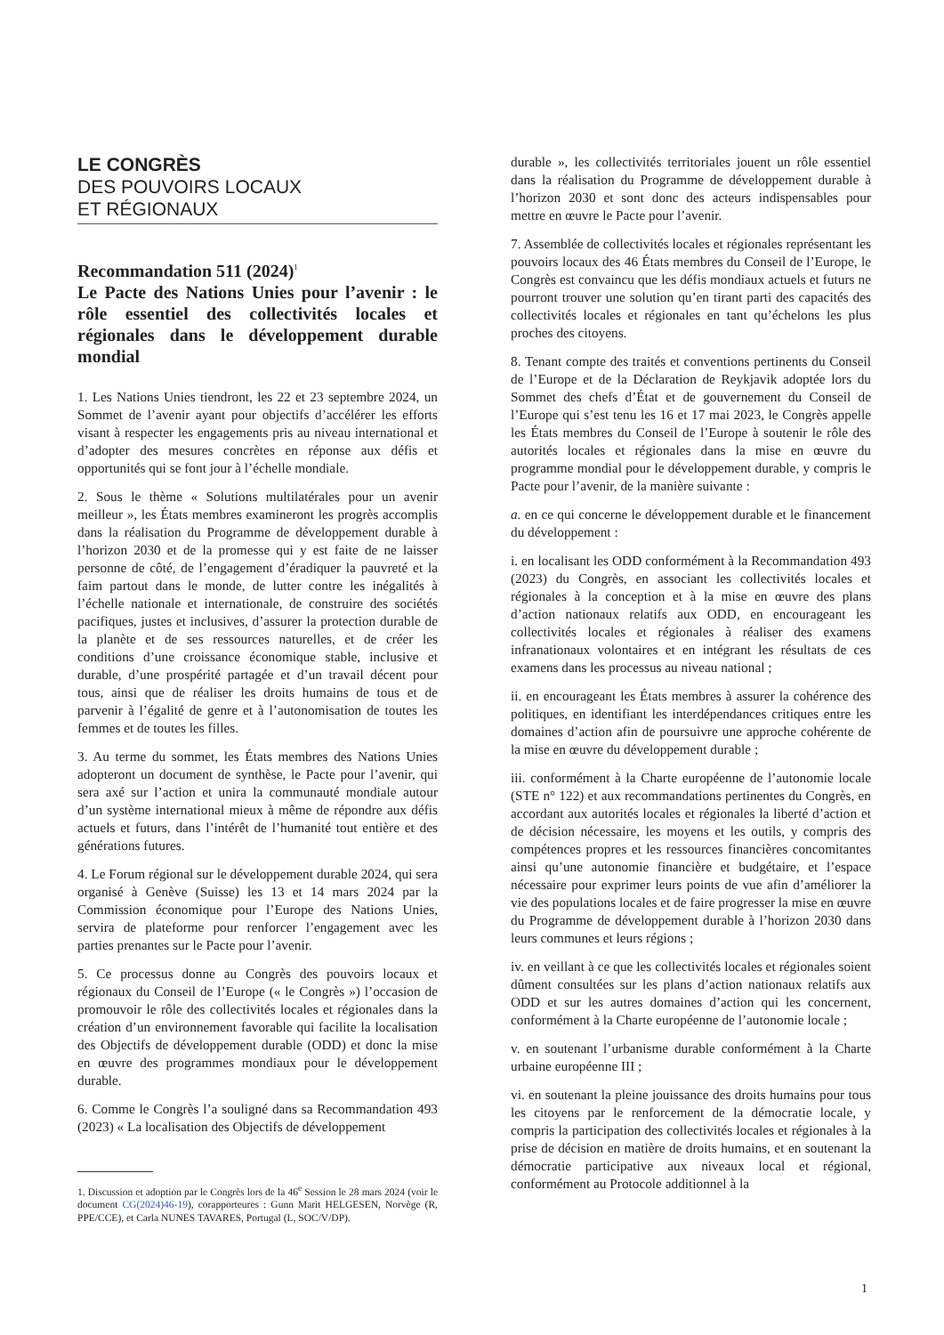LE CONGRÈS
DES POUVOIRS LOCAUX
ET RÉGIONAUX
Recommandation 511 (2024)<sup>1</sup>
Le Pacte des Nations Unies pour l’avenir : le rôle essentiel des collectivités locales et régionales dans le développement durable mondial
1. Les Nations Unies tiendront, les 22 et 23 septembre 2024, un Sommet de l’avenir ayant pour objectifs d’accélérer les efforts visant à respecter les engagements pris au niveau international et d’adopter des mesures concrètes en réponse aux défis et opportunités qui se font jour à l’échelle mondiale.
2. Sous le thème « Solutions multilatérales pour un avenir meilleur », les États membres examineront les progrès accomplis dans la réalisation du Programme de développement durable à l’horizon 2030 et de la promesse qui y est faite de ne laisser personne de côté, de l’engagement d’éradiquer la pauvreté et la faim partout dans le monde, de lutter contre les inégalités à l’échelle nationale et internationale, de construire des sociétés pacifiques, justes et inclusives, d’assurer la protection durable de la planète et de ses ressources naturelles, et de créer les conditions d’une croissance économique stable, inclusive et durable, d’une prospérité partagée et d’un travail décent pour tous, ainsi que de réaliser les droits humains de tous et de parvenir à l’égalité de genre et à l’autonomisation de toutes les femmes et de toutes les filles.
3. Au terme du sommet, les États membres des Nations Unies adopteront un document de synthèse, le Pacte pour l’avenir, qui sera axé sur l’action et unira la communauté mondiale autour d’un système international mieux à même de répondre aux défis actuels et futurs, dans l’intérêt de l’humanité tout entière et des générations futures.
4. Le Forum régional sur le développement durable 2024, qui sera organisé à Genève (Suisse) les 13 et 14 mars 2024 par la Commission économique pour l’Europe des Nations Unies, servira de plateforme pour renforcer l’engagement avec les parties prenantes sur le Pacte pour l’avenir.
5. Ce processus donne au Congrès des pouvoirs locaux et régionaux du Conseil de l’Europe (« le Congrès ») l’occasion de promouvoir le rôle des collectivités locales et régionales dans la création d’un environnement favorable qui facilite la localisation des Objectifs de développement durable (ODD) et donc la mise en œuvre des programmes mondiaux pour le développement durable.
6. Comme le Congrès l’a souligné dans sa Recommandation 493 (2023) « La localisation des Objectifs de développement
1. Discussion et adoption par le Congrès lors de la 46<sup>e</sup> Session le 28 mars 2024 (voir le document CG(2024)46-19), corapporteures : Gunn Marit HELGESEN, Norvège (R, PPE/CCE), et Carla NUNES TAVARES, Portugal (L, SOC/V/DP).
durable », les collectivités territoriales jouent un rôle essentiel dans la réalisation du Programme de développement durable à l’horizon 2030 et sont donc des acteurs indispensables pour mettre en œuvre le Pacte pour l’avenir.
7. Assemblée de collectivités locales et régionales représentant les pouvoirs locaux des 46 États membres du Conseil de l’Europe, le Congrès est convaincu que les défis mondiaux actuels et futurs ne pourront trouver une solution qu’en tirant parti des capacités des collectivités locales et régionales en tant qu’échelons les plus proches des citoyens.
8. Tenant compte des traités et conventions pertinents du Conseil de l’Europe et de la Déclaration de Reykjavik adoptée lors du Sommet des chefs d’État et de gouvernement du Conseil de l’Europe qui s’est tenu les 16 et 17 mai 2023, le Congrès appelle les États membres du Conseil de l’Europe à soutenir le rôle des autorités locales et régionales dans la mise en œuvre du programme mondial pour le développement durable, y compris le Pacte pour l’avenir, de la manière suivante :
a. en ce qui concerne le développement durable et le financement du développement :
i. en localisant les ODD conformément à la Recommandation 493 (2023) du Congrès, en associant les collectivités locales et régionales à la conception et à la mise en œuvre des plans d’action nationaux relatifs aux ODD, en encourageant les collectivités locales et régionales à réaliser des examens infranationaux volontaires et en intégrant les résultats de ces examens dans les processus au niveau national ;
ii. en encourageant les États membres à assurer la cohérence des politiques, en identifiant les interdépendances critiques entre les domaines d’action afin de poursuivre une approche cohérente de la mise en œuvre du développement durable ;
iii. conformément à la Charte européenne de l’autonomie locale (STE n° 122) et aux recommandations pertinentes du Congrès, en accordant aux autorités locales et régionales la liberté d’action et de décision nécessaire, les moyens et les outils, y compris des compétences propres et les ressources financières concomitantes ainsi qu’une autonomie financière et budgétaire, et l’espace nécessaire pour exprimer leurs points de vue afin d’améliorer la vie des populations locales et de faire progresser la mise en œuvre du Programme de développement durable à l’horizon 2030 dans leurs communes et leurs régions ;
iv. en veillant à ce que les collectivités locales et régionales soient dûment consultées sur les plans d’action nationaux relatifs aux ODD et sur les autres domaines d’action qui les concernent, conformément à la Charte européenne de l’autonomie locale ;
v. en soutenant l’urbanisme durable conformément à la Charte urbaine européenne III ;
vi. en soutenant la pleine jouissance des droits humains pour tous les citoyens par le renforcement de la démocratie locale, y compris la participation des collectivités locales et régionales à la prise de décision en matière de droits humains, et en soutenant la démocratie participative aux niveaux local et régional, conformément au Protocole additionnel à la
1